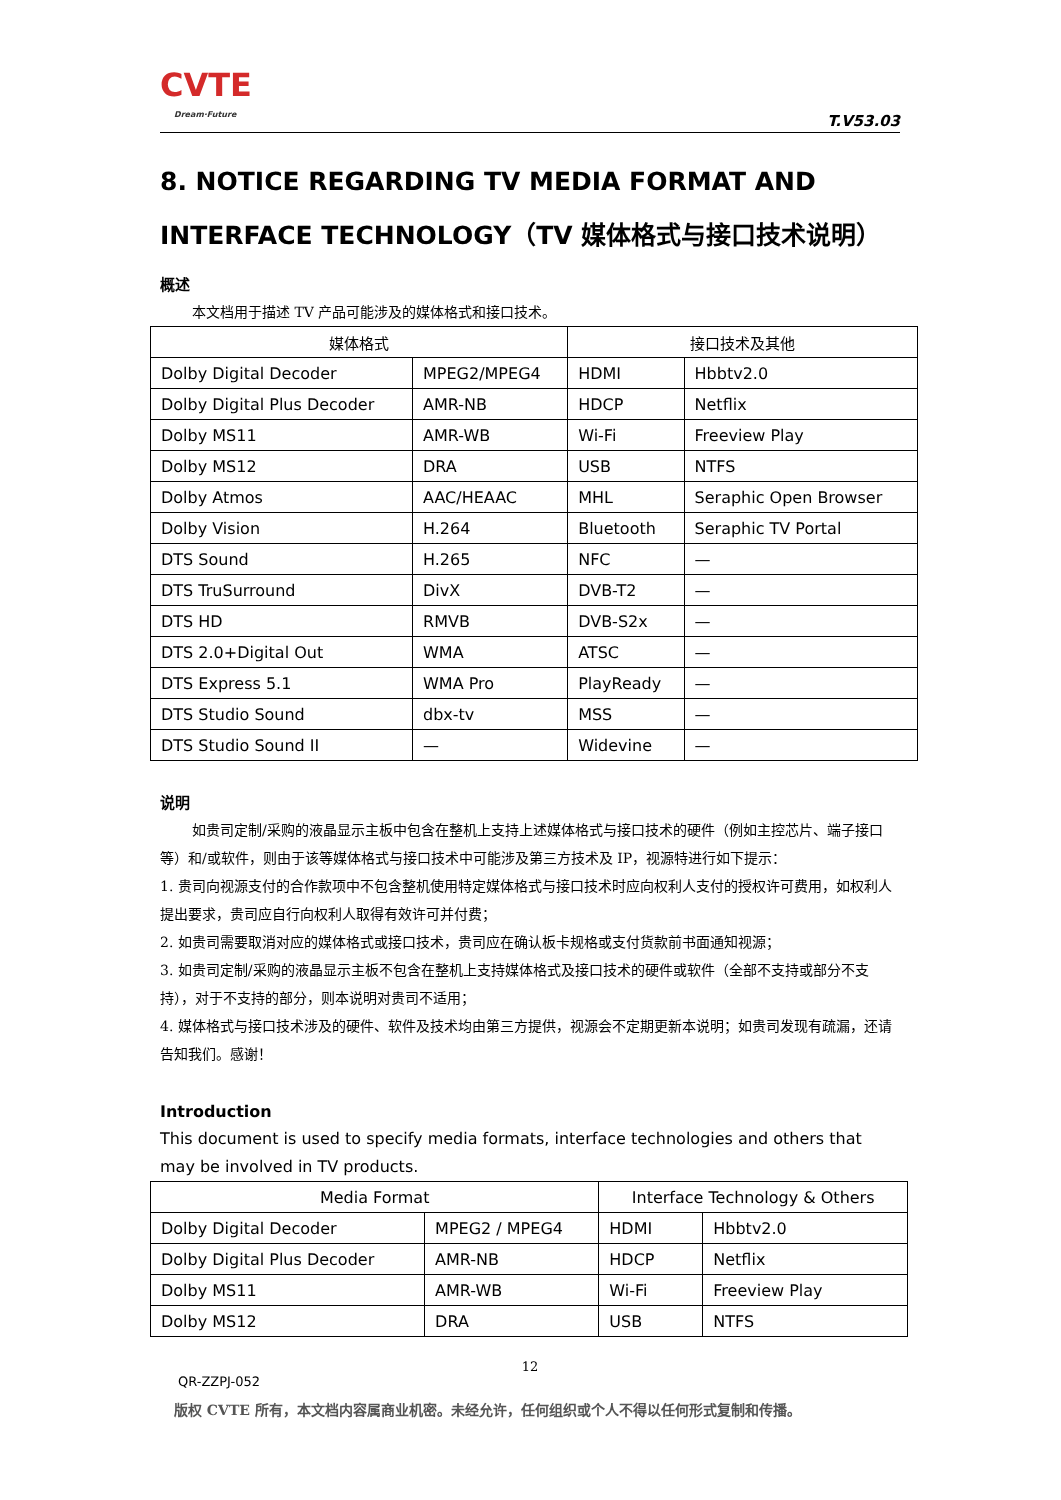CVTE
Dream·Future
T.V53.03
8. NOTICE REGARDING TV MEDIA FORMAT AND INTERFACE TECHNOLOGY（TV 媒体格式与接口技术说明）
概述
本文档用于描述 TV 产品可能涉及的媒体格式和接口技术。
| 媒体格式 | | 接口技术及其他 | |
| --- | --- | --- | --- |
| Dolby Digital Decoder | MPEG2/MPEG4 | HDMI | Hbbtv2.0 |
| Dolby Digital Plus Decoder | AMR-NB | HDCP | Netflix |
| Dolby MS11 | AMR-WB | Wi-Fi | Freeview Play |
| Dolby MS12 | DRA | USB | NTFS |
| Dolby Atmos | AAC/HEAAC | MHL | Seraphic Open Browser |
| Dolby Vision | H.264 | Bluetooth | Seraphic TV Portal |
| DTS Sound | H.265 | NFC | — |
| DTS TruSurround | DivX | DVB-T2 | — |
| DTS HD | RMVB | DVB-S2x | — |
| DTS 2.0+Digital Out | WMA | ATSC | — |
| DTS Express 5.1 | WMA Pro | PlayReady | — |
| DTS Studio Sound | dbx-tv | MSS | — |
| DTS Studio Sound II | — | Widevine | — |
说明
如贵司定制/采购的液晶显示主板中包含在整机上支持上述媒体格式与接口技术的硬件（例如主控芯片、端子接口等）和/或软件，则由于该等媒体格式与接口技术中可能涉及第三方技术及 IP，视源特进行如下提示：
1. 贵司向视源支付的合作款项中不包含整机使用特定媒体格式与接口技术时应向权利人支付的授权许可费用，如权利人提出要求，贵司应自行向权利人取得有效许可并付费；
2. 如贵司需要取消对应的媒体格式或接口技术，贵司应在确认板卡规格或支付货款前书面通知视源；
3. 如贵司定制/采购的液晶显示主板不包含在整机上支持媒体格式及接口技术的硬件或软件（全部不支持或部分不支持），对于不支持的部分，则本说明对贵司不适用；
4. 媒体格式与接口技术涉及的硬件、软件及技术均由第三方提供，视源会不定期更新本说明；如贵司发现有疏漏，还请告知我们。感谢！
Introduction
This document is used to specify media formats, interface technologies and others that may be involved in TV products.
| Media Format | | Interface Technology & Others | |
| --- | --- | --- | --- |
| Dolby Digital Decoder | MPEG2 / MPEG4 | HDMI | Hbbtv2.0 |
| Dolby Digital Plus Decoder | AMR-NB | HDCP | Netflix |
| Dolby MS11 | AMR-WB | Wi-Fi | Freeview Play |
| Dolby MS12 | DRA | USB | NTFS |
12
QR-ZZPJ-052
版权 CVTE 所有，本文档内容属商业机密。未经允许，任何组织或个人不得以任何形式复制和传播。